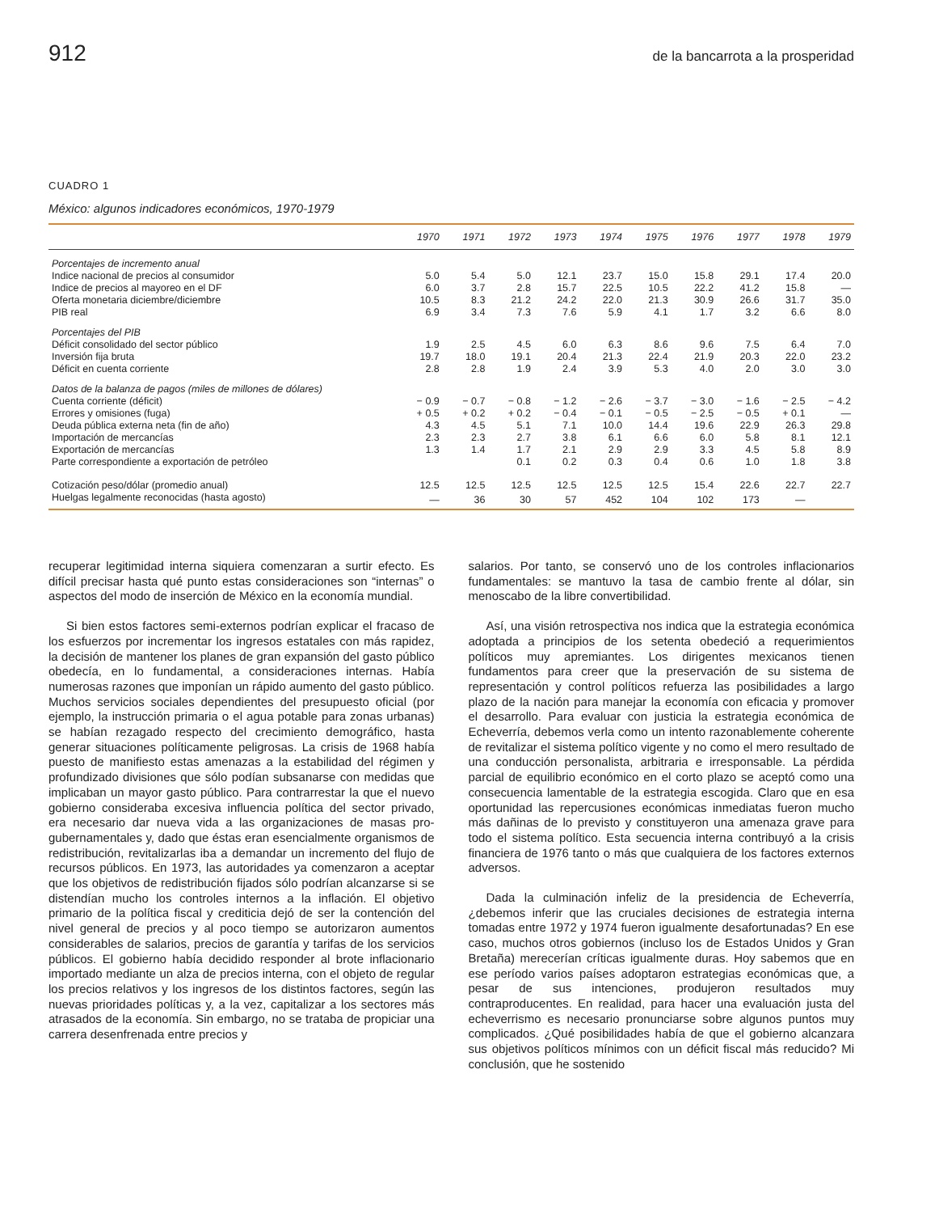912 de la bancarrota a la prosperidad
CUADRO 1
México: algunos indicadores económicos, 1970-1979
| | 1970 | 1971 | 1972 | 1973 | 1974 | 1975 | 1976 | 1977 | 1978 | 1979 |
| --- | --- | --- | --- | --- | --- | --- | --- | --- | --- | --- |
| Porcentajes de incremento anual | | | | | | | | | | |
| Indice nacional de precios al consumidor | 5.0 | 5.4 | 5.0 | 12.1 | 23.7 | 15.0 | 15.8 | 29.1 | 17.4 | 20.0 |
| Indice de precios al mayoreo en el DF | 6.0 | 3.7 | 2.8 | 15.7 | 22.5 | 10.5 | 22.2 | 41.2 | 15.8 | — |
| Oferta monetaria diciembre/diciembre | 10.5 | 8.3 | 21.2 | 24.2 | 22.0 | 21.3 | 30.9 | 26.6 | 31.7 | 35.0 |
| PIB real | 6.9 | 3.4 | 7.3 | 7.6 | 5.9 | 4.1 | 1.7 | 3.2 | 6.6 | 8.0 |
| Porcentajes del PIB | | | | | | | | | | |
| Déficit consolidado del sector público | 1.9 | 2.5 | 4.5 | 6.0 | 6.3 | 8.6 | 9.6 | 7.5 | 6.4 | 7.0 |
| Inversión fija bruta | 19.7 | 18.0 | 19.1 | 20.4 | 21.3 | 22.4 | 21.9 | 20.3 | 22.0 | 23.2 |
| Déficit en cuenta corriente | 2.8 | 2.8 | 1.9 | 2.4 | 3.9 | 5.3 | 4.0 | 2.0 | 3.0 | 3.0 |
| Datos de la balanza de pagos (miles de millones de dólares) | | | | | | | | | | |
| Cuenta corriente (déficit) | − 0.9 | − 0.7 | − 0.8 | − 1.2 | − 2.6 | − 3.7 | − 3.0 | − 1.6 | − 2.5 | − 4.2 |
| Errores y omisiones (fuga) | + 0.5 | + 0.2 | + 0.2 | − 0.4 | − 0.1 | − 0.5 | − 2.5 | − 0.5 | + 0.1 | — |
| Deuda pública externa neta (fin de año) | 4.3 | 4.5 | 5.1 | 7.1 | 10.0 | 14.4 | 19.6 | 22.9 | 26.3 | 29.8 |
| Importación de mercancías | 2.3 | 2.3 | 2.7 | 3.8 | 6.1 | 6.6 | 6.0 | 5.8 | 8.1 | 12.1 |
| Exportación de mercancías | 1.3 | 1.4 | 1.7 | 2.1 | 2.9 | 2.9 | 3.3 | 4.5 | 5.8 | 8.9 |
| Parte correspondiente a exportación de petróleo | | | 0.1 | 0.2 | 0.3 | 0.4 | 0.6 | 1.0 | 1.8 | 3.8 |
| Cotización peso/dólar (promedio anual) | 12.5 | 12.5 | 12.5 | 12.5 | 12.5 | 12.5 | 15.4 | 22.6 | 22.7 | 22.7 |
| Huelgas legalmente reconocidas (hasta agosto) | — | 36 | 30 | 57 | 452 | 104 | 102 | 173 | — | |
recuperar legitimidad interna siquiera comenzaran a surtir efecto. Es difícil precisar hasta qué punto estas consideraciones son “internas” o aspectos del modo de inserción de México en la economía mundial.
Si bien estos factores semi-externos podrían explicar el fracaso de los esfuerzos por incrementar los ingresos estatales con más rapidez, la decisión de mantener los planes de gran expansión del gasto público obedecía, en lo fundamental, a consideraciones internas. Había numerosas razones que imponían un rápido aumento del gasto público. Muchos servicios sociales dependientes del presupuesto oficial (por ejemplo, la instrucción primaria o el agua potable para zonas urbanas) se habían rezagado respecto del crecimiento demográfico, hasta generar situaciones políticamente peligrosas. La crisis de 1968 había puesto de manifiesto estas amenazas a la estabilidad del régimen y profundizado divisiones que sólo podían subsanarse con medidas que implicaban un mayor gasto público. Para contrarrestar la que el nuevo gobierno consideraba excesiva influencia política del sector privado, era necesario dar nueva vida a las organizaciones de masas pro-gubernamentales y, dado que éstas eran esencialmente organismos de redistribución, revitalizarlas iba a demandar un incremento del flujo de recursos públicos. En 1973, las autoridades ya comenzaron a aceptar que los objetivos de redistribución fijados sólo podrían alcanzarse si se distendían mucho los controles internos a la inflación. El objetivo primario de la política fiscal y crediticia dejó de ser la contención del nivel general de precios y al poco tiempo se autorizaron aumentos considerables de salarios, precios de garantía y tarifas de los servicios públicos. El gobierno había decidido responder al brote inflacionario importado mediante un alza de precios interna, con el objeto de regular los precios relativos y los ingresos de los distintos factores, según las nuevas prioridades políticas y, a la vez, capitalizar a los sectores más atrasados de la economía. Sin embargo, no se trataba de propiciar una carrera desenfrenada entre precios y
salarios. Por tanto, se conservó uno de los controles inflacionarios fundamentales: se mantuvo la tasa de cambio frente al dólar, sin menoscabo de la libre convertibilidad.
Así, una visión retrospectiva nos indica que la estrategia económica adoptada a principios de los setenta obedeció a requerimientos políticos muy apremiantes. Los dirigentes mexicanos tienen fundamentos para creer que la preservación de su sistema de representación y control políticos refuerza las posibilidades a largo plazo de la nación para manejar la economía con eficacia y promover el desarrollo. Para evaluar con justicia la estrategia económica de Echeverría, debemos verla como un intento razonablemente coherente de revitalizar el sistema político vigente y no como el mero resultado de una conducción personalista, arbitraria e irresponsable. La pérdida parcial de equilibrio económico en el corto plazo se aceptó como una consecuencia lamentable de la estrategia escogida. Claro que en esa oportunidad las repercusiones económicas inmediatas fueron mucho más dañinas de lo previsto y constituyeron una amenaza grave para todo el sistema político. Esta secuencia interna contribuyó a la crisis financiera de 1976 tanto o más que cualquiera de los factores externos adversos.
Dada la culminación infeliz de la presidencia de Echeverría, ¿debemos inferir que las cruciales decisiones de estrategia interna tomadas entre 1972 y 1974 fueron igualmente desafortunadas? En ese caso, muchos otros gobiernos (incluso los de Estados Unidos y Gran Bretaña) merecerían críticas igualmente duras. Hoy sabemos que en ese período varios países adoptaron estrategias económicas que, a pesar de sus intenciones, produjeron resultados muy contraproducentes. En realidad, para hacer una evaluación justa del echeverrismo es necesario pronunciarse sobre algunos puntos muy complicados. ¿Qué posibilidades había de que el gobierno alcanzara sus objetivos políticos mínimos con un déficit fiscal más reducido? Mi conclusión, que he sostenido